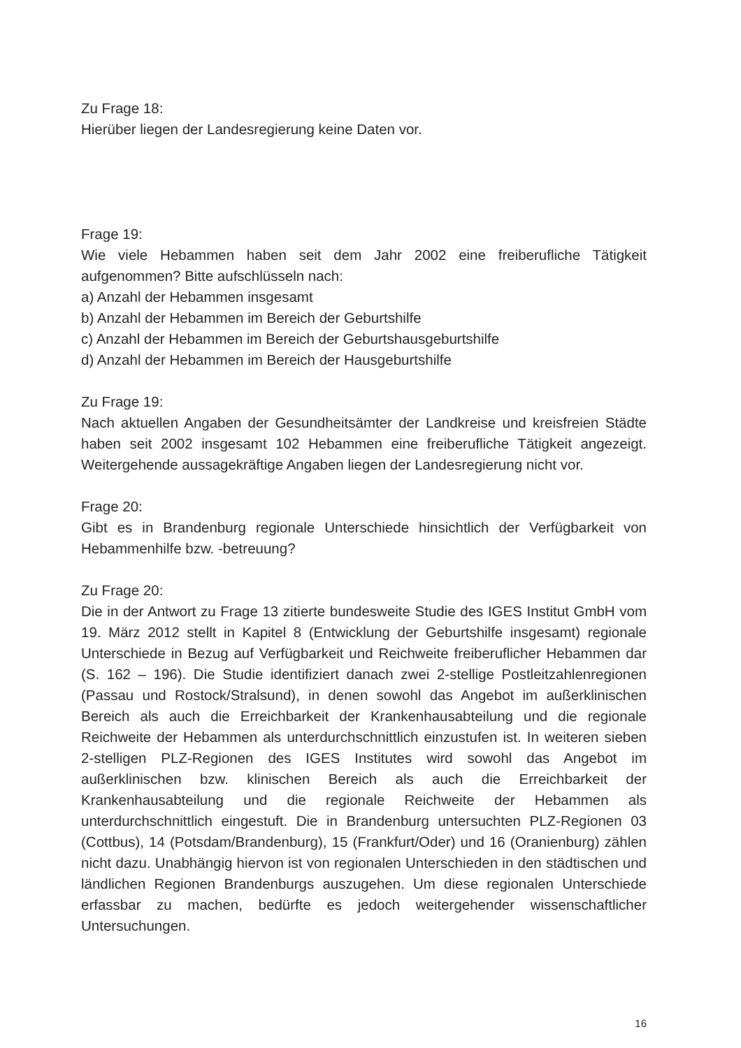Zu Frage 18:
Hierüber liegen der Landesregierung keine Daten vor.
Frage 19:
Wie viele Hebammen haben seit dem Jahr 2002 eine freiberufliche Tätigkeit aufgenommen? Bitte aufschlüsseln nach:
a) Anzahl der Hebammen insgesamt
b) Anzahl der Hebammen im Bereich der Geburtshilfe
c) Anzahl der Hebammen im Bereich der Geburtshausgeburtshilfe
d) Anzahl der Hebammen im Bereich der Hausgeburtshilfe
Zu Frage 19:
Nach aktuellen Angaben der Gesundheitsämter der Landkreise und kreisfreien Städte haben seit 2002 insgesamt 102 Hebammen eine freiberufliche Tätigkeit angezeigt. Weitergehende aussagekräftige Angaben liegen der Landesregierung nicht vor.
Frage 20:
Gibt es in Brandenburg regionale Unterschiede hinsichtlich der Verfügbarkeit von Hebammenhilfe bzw. -betreuung?
Zu Frage 20:
Die in der Antwort zu Frage 13 zitierte bundesweite Studie des IGES Institut GmbH vom 19. März 2012 stellt in Kapitel 8 (Entwicklung der Geburtshilfe insgesamt) regionale Unterschiede in Bezug auf Verfügbarkeit und Reichweite freiberuflicher Hebammen dar (S. 162 – 196). Die Studie identifiziert danach zwei 2-stellige Postleitzahlenregionen (Passau und Rostock/Stralsund), in denen sowohl das Angebot im außerklinischen Bereich als auch die Erreichbarkeit der Krankenhausabteilung und die regionale Reichweite der Hebammen als unterdurchschnittlich einzustufen ist. In weiteren sieben 2-stelligen PLZ-Regionen des IGES Institutes wird sowohl das Angebot im außerklinischen bzw. klinischen Bereich als auch die Erreichbarkeit der Krankenhausabteilung und die regionale Reichweite der Hebammen als unterdurchschnittlich eingestuft. Die in Brandenburg untersuchten PLZ-Regionen 03 (Cottbus), 14 (Potsdam/Brandenburg), 15 (Frankfurt/Oder) und 16 (Oranienburg) zählen nicht dazu. Unabhängig hiervon ist von regionalen Unterschieden in den städtischen und ländlichen Regionen Brandenburgs auszugehen. Um diese regionalen Unterschiede erfassbar zu machen, bedürfte es jedoch weitergehender wissenschaftlicher Untersuchungen.
16